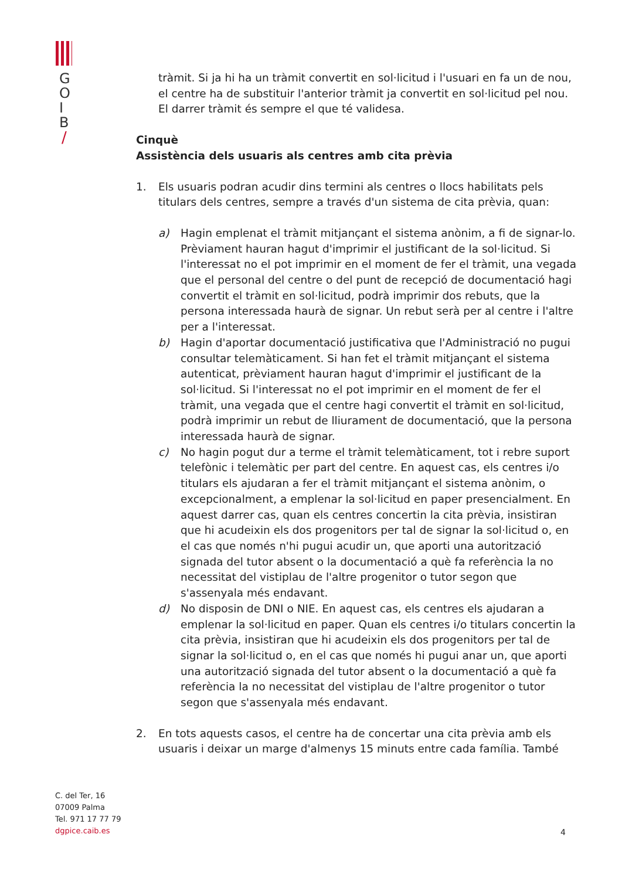G
O
I
B
/
tràmit. Si ja hi ha un tràmit convertit en sol·licitud i l'usuari en fa un de nou, el centre ha de substituir l'anterior tràmit ja convertit en sol·licitud pel nou. El darrer tràmit és sempre el que té validesa.
Cinquè
Assistència dels usuaris als centres amb cita prèvia
1. Els usuaris podran acudir dins termini als centres o llocs habilitats pels titulars dels centres, sempre a través d'un sistema de cita prèvia, quan:
a) Hagin emplenat el tràmit mitjançant el sistema anònim, a fi de signar-lo. Prèviament hauran hagut d'imprimir el justificant de la sol·licitud. Si l'interessat no el pot imprimir en el moment de fer el tràmit, una vegada que el personal del centre o del punt de recepció de documentació hagi convertit el tràmit en sol·licitud, podrà imprimir dos rebuts, que la persona interessada haurà de signar. Un rebut serà per al centre i l'altre per a l'interessat.
b) Hagin d'aportar documentació justificativa que l'Administració no pugui consultar telemàticament. Si han fet el tràmit mitjançant el sistema autenticat, prèviament hauran hagut d'imprimir el justificant de la sol·licitud. Si l'interessat no el pot imprimir en el moment de fer el tràmit, una vegada que el centre hagi convertit el tràmit en sol·licitud, podrà imprimir un rebut de lliurament de documentació, que la persona interessada haurà de signar.
c) No hagin pogut dur a terme el tràmit telemàticament, tot i rebre suport telefònic i telemàtic per part del centre. En aquest cas, els centres i/o titulars els ajudaran a fer el tràmit mitjançant el sistema anònim, o excepcionalment, a emplenar la sol·licitud en paper presencialment. En aquest darrer cas, quan els centres concertin la cita prèvia, insistiran que hi acudeixin els dos progenitors per tal de signar la sol·licitud o, en el cas que només n'hi pugui acudir un, que aporti una autorització signada del tutor absent o la documentació a què fa referència la no necessitat del vistiplau de l'altre progenitor o tutor segon que s'assenyala més endavant.
d) No disposin de DNI o NIE. En aquest cas, els centres els ajudaran a emplenar la sol·licitud en paper. Quan els centres i/o titulars concertin la cita prèvia, insistiran que hi acudeixin els dos progenitors per tal de signar la sol·licitud o, en el cas que només hi pugui anar un, que aporti una autorització signada del tutor absent o la documentació a què fa referència la no necessitat del vistiplau de l'altre progenitor o tutor segon que s'assenyala més endavant.
2. En tots aquests casos, el centre ha de concertar una cita prèvia amb els usuaris i deixar un marge d'almenys 15 minuts entre cada família. També
C. del Ter, 16
07009 Palma
Tel. 971 17 77 79
dgpice.caib.es
4